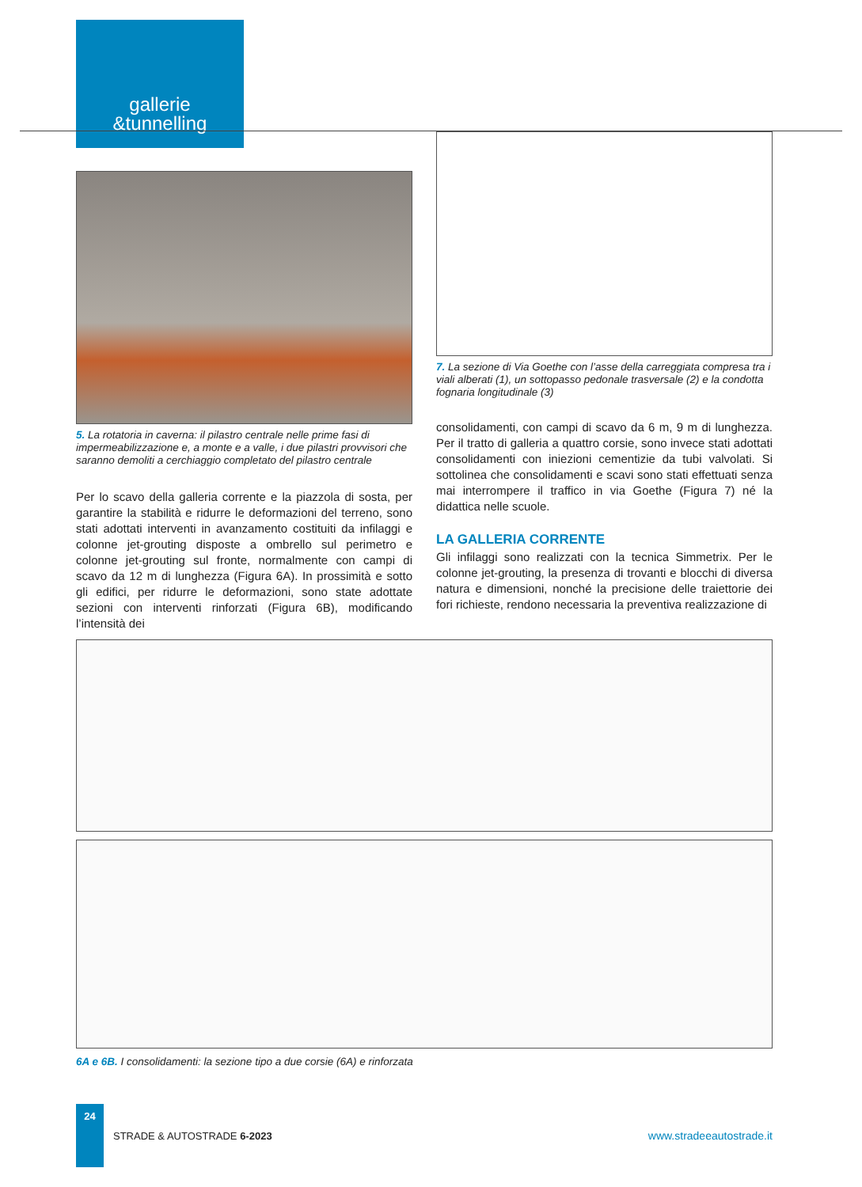gallerie
&tunnelling
5. La rotatoria in caverna: il pilastro centrale nelle prime fasi di impermeabilizzazione e, a monte e a valle, i due pilastri provvisori che saranno demoliti a cerchiaggio completato del pilastro centrale
Per lo scavo della galleria corrente e la piazzola di sosta, per garantire la stabilità e ridurre le deformazioni del terreno, sono stati adottati interventi in avanzamento costituiti da infilaggi e colonne jet-grouting disposte a ombrello sul perimetro e colonne jet-grouting sul fronte, normalmente con campi di scavo da 12 m di lunghezza (Figura 6A). In prossimità e sotto gli edifici, per ridurre le deformazioni, sono state adottate sezioni con interventi rinforzati (Figura 6B), modificando l’intensità dei
7. La sezione di Via Goethe con l’asse della carreggiata compresa tra i viali alberati (1), un sottopasso pedonale trasversale (2) e la condotta fognaria longitudinale (3)
consolidamenti, con campi di scavo da 6 m, 9 m di lunghezza. Per il tratto di galleria a quattro corsie, sono invece stati adottati consolidamenti con iniezioni cementizie da tubi valvolati. Si sottolinea che consolidamenti e scavi sono stati effettuati senza mai interrompere il traffico in via Goethe (Figura 7) né la didattica nelle scuole.
LA GALLERIA CORRENTE
Gli infilaggi sono realizzati con la tecnica Simmetrix. Per le colonne jet-grouting, la presenza di trovanti e blocchi di diversa natura e dimensioni, nonché la precisione delle traiettorie dei fori richieste, rendono necessaria la preventiva realizzazione di
6A e 6B. I consolidamenti: la sezione tipo a due corsie (6A) e rinforzata
24
STRADE & AUTOSTRADE 6-2023 www.stradeeautostrade.it